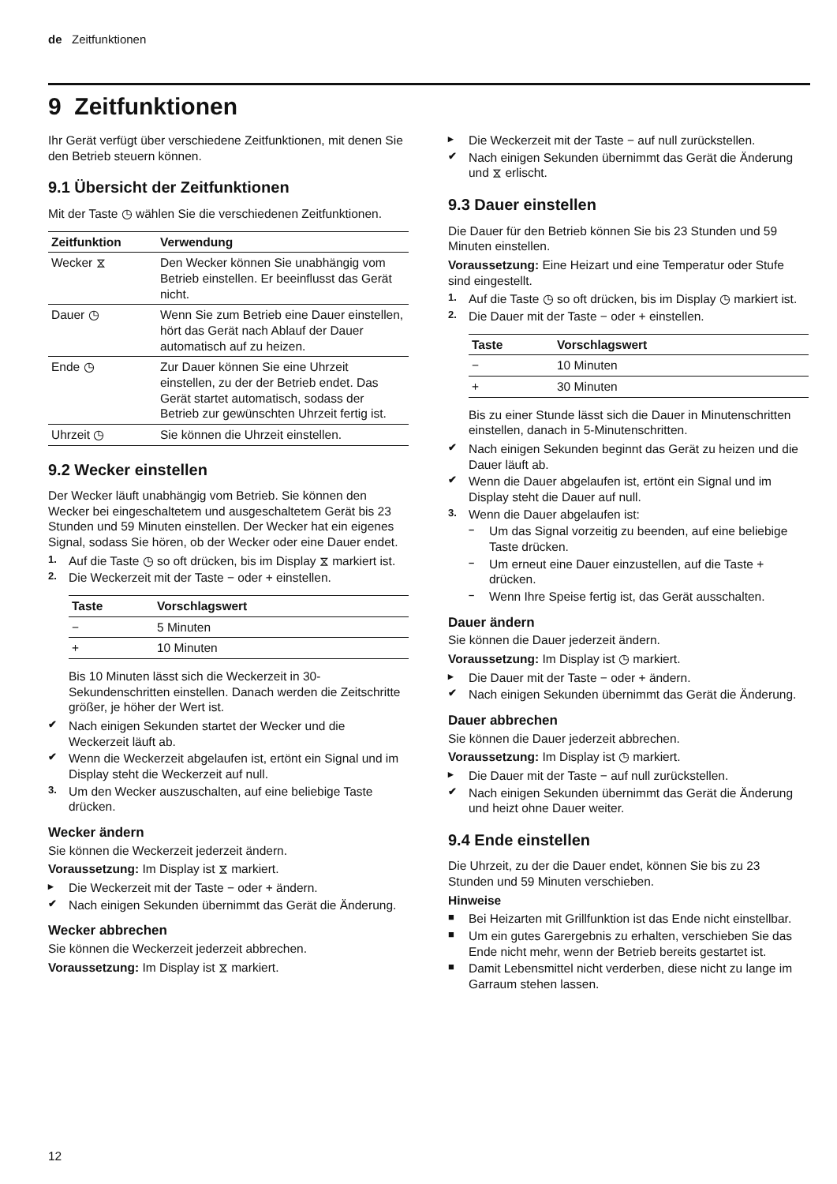de Zeitfunktionen
9 Zeitfunktionen
Ihr Gerät verfügt über verschiedene Zeitfunktionen, mit denen Sie den Betrieb steuern können.
9.1 Übersicht der Zeitfunktionen
Mit der Taste ◷ wählen Sie die verschiedenen Zeitfunktionen.
| Zeitfunktion | Verwendung |
| --- | --- |
| Wecker ⧖ | Den Wecker können Sie unabhängig vom Betrieb einstellen. Er beeinflusst das Gerät nicht. |
| Dauer ◷ | Wenn Sie zum Betrieb eine Dauer einstellen, hört das Gerät nach Ablauf der Dauer automatisch auf zu heizen. |
| Ende ◷ | Zur Dauer können Sie eine Uhrzeit einstellen, zu der der Betrieb endet. Das Gerät startet automatisch, sodass der Betrieb zur gewünschten Uhrzeit fertig ist. |
| Uhrzeit ◷ | Sie können die Uhrzeit einstellen. |
9.2 Wecker einstellen
Der Wecker läuft unabhängig vom Betrieb. Sie können den Wecker bei eingeschaltetem und ausgeschaltetem Gerät bis 23 Stunden und 59 Minuten einstellen. Der Wecker hat ein eigenes Signal, sodass Sie hören, ob der Wecker oder eine Dauer endet.
1. Auf die Taste ◷ so oft drücken, bis im Display ⧖ markiert ist.
2. Die Weckerzeit mit der Taste − oder + einstellen.
| Taste | Vorschlagswert |
| --- | --- |
| − | 5 Minuten |
| + | 10 Minuten |
Bis 10 Minuten lässt sich die Weckerzeit in 30-Sekundenschritten einstellen. Danach werden die Zeitschritte größer, je höher der Wert ist.
✔ Nach einigen Sekunden startet der Wecker und die Weckerzeit läuft ab.
✔ Wenn die Weckerzeit abgelaufen ist, ertönt ein Signal und im Display steht die Weckerzeit auf null.
3. Um den Wecker auszuschalten, auf eine beliebige Taste drücken.
Wecker ändern
Sie können die Weckerzeit jederzeit ändern.
Voraussetzung: Im Display ist ⧖ markiert.
▸ Die Weckerzeit mit der Taste − oder + ändern.
✔ Nach einigen Sekunden übernimmt das Gerät die Änderung.
Wecker abbrechen
Sie können die Weckerzeit jederzeit abbrechen.
Voraussetzung: Im Display ist ⧖ markiert.
▸ Die Weckerzeit mit der Taste − auf null zurückstellen.
✔ Nach einigen Sekunden übernimmt das Gerät die Änderung und ⧖ erlischt.
9.3 Dauer einstellen
Die Dauer für den Betrieb können Sie bis 23 Stunden und 59 Minuten einstellen.
Voraussetzung: Eine Heizart und eine Temperatur oder Stufe sind eingestellt.
1. Auf die Taste ◷ so oft drücken, bis im Display ◷ markiert ist.
2. Die Dauer mit der Taste − oder + einstellen.
| Taste | Vorschlagswert |
| --- | --- |
| − | 10 Minuten |
| + | 30 Minuten |
Bis zu einer Stunde lässt sich die Dauer in Minutenschritten einstellen, danach in 5-Minutenschritten.
✔ Nach einigen Sekunden beginnt das Gerät zu heizen und die Dauer läuft ab.
✔ Wenn die Dauer abgelaufen ist, ertönt ein Signal und im Display steht die Dauer auf null.
3. Wenn die Dauer abgelaufen ist:
– Um das Signal vorzeitig zu beenden, auf eine beliebige Taste drücken.
– Um erneut eine Dauer einzustellen, auf die Taste + drücken.
– Wenn Ihre Speise fertig ist, das Gerät ausschalten.
Dauer ändern
Sie können die Dauer jederzeit ändern.
Voraussetzung: Im Display ist ◷ markiert.
▸ Die Dauer mit der Taste − oder + ändern.
✔ Nach einigen Sekunden übernimmt das Gerät die Änderung.
Dauer abbrechen
Sie können die Dauer jederzeit abbrechen.
Voraussetzung: Im Display ist ◷ markiert.
▸ Die Dauer mit der Taste − auf null zurückstellen.
✔ Nach einigen Sekunden übernimmt das Gerät die Änderung und heizt ohne Dauer weiter.
9.4 Ende einstellen
Die Uhrzeit, zu der die Dauer endet, können Sie bis zu 23 Stunden und 59 Minuten verschieben.
Hinweise
■ Bei Heizarten mit Grillfunktion ist das Ende nicht einstellbar.
■ Um ein gutes Garergebnis zu erhalten, verschieben Sie das Ende nicht mehr, wenn der Betrieb bereits gestartet ist.
■ Damit Lebensmittel nicht verderben, diese nicht zu lange im Garraum stehen lassen.
12